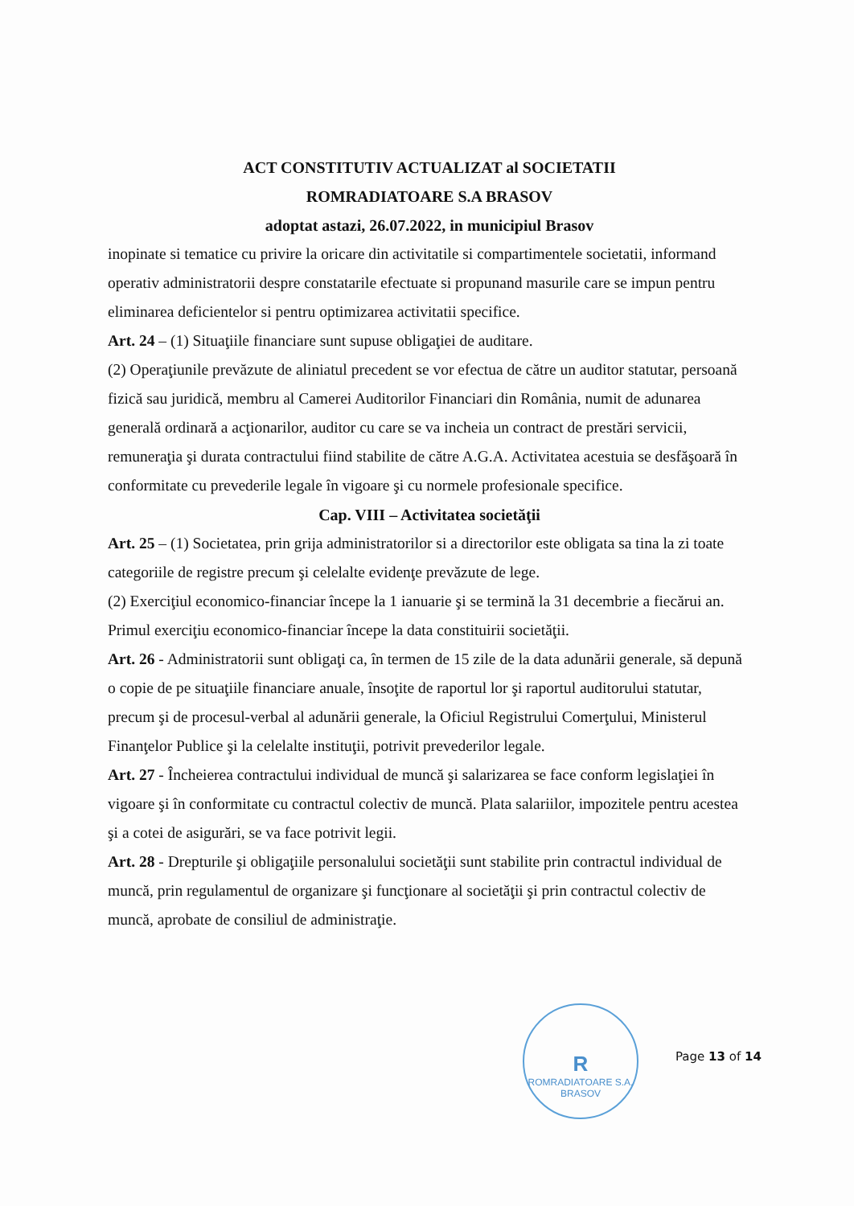ACT CONSTITUTIV ACTUALIZAT al SOCIETATII
ROMRADIATOARE S.A BRASOV
adoptat astazi, 26.07.2022, in municipiul Brasov
inopinate si tematice cu privire la oricare din activitatile si compartimentele societatii, informand operativ administratorii despre constatarile efectuate si propunand masurile care se impun pentru eliminarea deficientelor si pentru optimizarea activitatii specifice.
Art. 24 – (1) Situaţiile financiare sunt supuse obligaţiei de auditare.
(2) Operaţiunile prevăzute de aliniatul precedent se vor efectua de către un auditor statutar, persoană fizică sau juridică, membru al Camerei Auditorilor Financiari din România, numit de adunarea generală ordinară a acţionarilor, auditor cu care se va incheia un contract de prestări servicii, remuneraţia şi durata contractului fiind stabilite de către A.G.A. Activitatea acestuia se desfăşoară în conformitate cu prevederile legale în vigoare şi cu normele profesionale specifice.
Cap. VIII – Activitatea societăţii
Art. 25 – (1) Societatea, prin grija administratorilor si a directorilor este obligata sa tina la zi toate categoriile de registre precum şi celelalte evidenţe prevăzute de lege.
(2) Exerciţiul economico-financiar începe la 1 ianuarie şi se termină la 31 decembrie a fiecărui an. Primul exerciţiu economico-financiar începe la data constituirii societăţii.
Art. 26 - Administratorii sunt obligaţi ca, în termen de 15 zile de la data adunării generale, să depună o copie de pe situaţiile financiare anuale, însoţite de raportul lor şi raportul auditorului statutar, precum şi de procesul-verbal al adunării generale, la Oficiul Registrului Comerţului, Ministerul Finanţelor Publice şi la celelalte instituţii, potrivit prevederilor legale.
Art. 27 - Încheierea contractului individual de muncă şi salarizarea se face conform legislaţiei în vigoare şi în conformitate cu contractul colectiv de muncă. Plata salariilor, impozitele pentru acestea şi a cotei de asigurări, se va face potrivit legii.
Art. 28 - Drepturile şi obligaţiile personalului societăţii sunt stabilite prin contractul individual de muncă, prin regulamentul de organizare şi funcţionare al societăţii şi prin contractul colectiv de muncă, aprobate de consiliul de administraţie.
R
ROMRADIATOARE S.A. BRASOV
Page 13 of 14